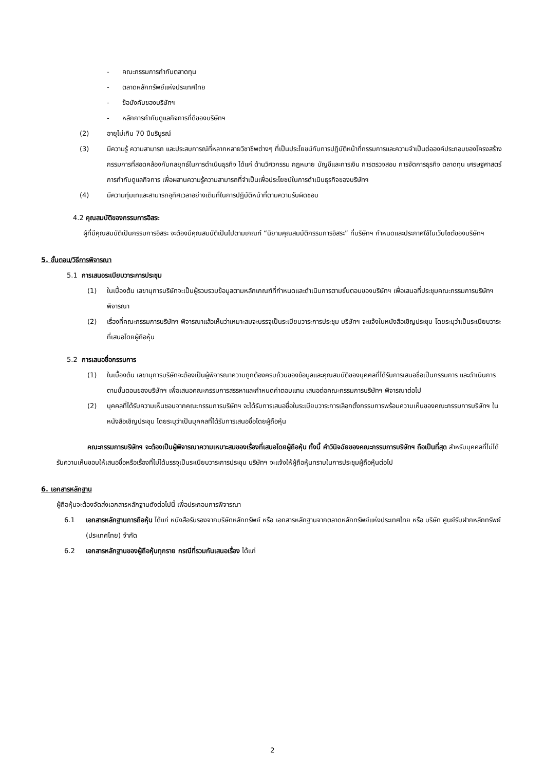- คณะกรรมการกำกับตลาดทุน
- ตลาดหลักทรัพย์แห่งประเทศไทย
- ข้อบังคับของบริษัทฯ
- หลักการกำกับดูแลกิจการที่ดีของบริษัทฯ
(2) อายุไม่เกิน 70 ปีบริบูรณ์
(3) มีความรู้ ความสามารถ และประสบการณ์ที่หลากหลายวิชาชีพต่างๆ ที่เป็นประโยชน์กับการปฏิบัติหน้าที่กรรมการและความจำเป็นต่อองค์ประกอบของโครงสร้างกรรมการที่สอดคล้องกับกลยุทธ์ในการดำเนินธุรกิจ ได้แก่ ด้านวิศวกรรม กฎหมาย บัญชีและการเงิน การตรวจสอบ การจัดการธุรกิจ ตลาดทุน เศรษฐศาสตร์ การกำกับดูแลกิจการ เพื่อผสานความรู้ความสามารถที่จำเป็นเพื่อประโยชน์ในการดำเนินธุรกิจของบริษัทฯ
(4) มีความทุ่มเทและสามารถอุทิศเวลาอย่างเต็มที่ในการปฏิบัติหน้าที่ตามความรับผิดชอบ
4.2 คุณสมบัติของกรรมการอิสระ
ผู้ที่มีคุณสมบัติเป็นกรรมการอิสระ จะต้องมีคุณสมบัติเป็นไปตามเกณฑ์ “นิยามคุณสมบัติกรรมการอิสระ” ที่บริษัทฯ กำหนดและประกาศใช้ในเว็บไซต์ของบริษัทฯ
5. ขั้นตอน/วิธีการพิจารณา
5.1 การเสนอระเบียบวาระการประชุม
(1) ในเบื้องต้น เลขานุการบริษัทจะเป็นผู้รวบรวมข้อมูลตามหลักเกณฑ์ที่กำหนดและดำเนินการตามขั้นตอนของบริษัทฯ เพื่อเสนอที่ประชุมคณะกรรมการบริษัทฯ พิจารณา
(2) เรื่องที่คณะกรรมการบริษัทฯ พิจารณาแล้วเห็นว่าเหมาะสมจะบรรจุเป็นระเบียบวาระการประชุม บริษัทฯ จะแจ้งในหนังสือเชิญประชุม โดยระบุว่าเป็นระเบียบวาระที่เสนอโดยผู้ถือหุ้น
5.2 การเสนอชื่อกรรมการ
(1) ในเบื้องต้น เลขานุการบริษัทจะต้องเป็นผู้พิจารณาความถูกต้องครบถ้วนของข้อมูลและคุณสมบัติของบุคคลที่ได้รับการเสนอชื่อเป็นกรรมการ และดำเนินการตามขั้นตอนของบริษัทฯ เพื่อเสนอคณะกรรมการสรรหาและกำหนดค่าตอบแทน เสนอต่อคณะกรรมการบริษัทฯ พิจารณาต่อไป
(2) บุคคลที่ได้รับความเห็นชอบจากคณะกรรมการบริษัทฯ จะได้รับการเสนอชื่อในระเบียบวาระการเลือกตั้งกรรมการพร้อมความเห็นของคณะกรรมการบริษัทฯ ในหนังสือเชิญประชุม โดยระบุว่าเป็นบุคคลที่ได้รับการเสนอชื่อโดยผู้ถือหุ้น
คณะกรรมการบริษัทฯ จะต้องเป็นผู้พิจารณาความเหมาะสมของเรื่องที่เสนอโดยผู้ถือหุ้น ทั้งนี้ คำวินิจฉัยของคณะกรรมการบริษัทฯ ถือเป็นที่สุด สำหรับบุคคลที่ไม่ได้รับความเห็นชอบให้เสนอชื่อหรือเรื่องที่ไม่ได้บรรจุเป็นระเบียบวาระการประชุม บริษัทฯ จะแจ้งให้ผู้ถือหุ้นทราบในการประชุมผู้ถือหุ้นต่อไป
6. เอกสารหลักฐาน
ผู้ถือหุ้นจะต้องจัดส่งเอกสารหลักฐานดังต่อไปนี้ เพื่อประกอบการพิจารณา
6.1 เอกสารหลักฐานการถือหุ้น ได้แก่ หนังสือรับรองจากบริษัทหลักทรัพย์ หรือ เอกสารหลักฐานจากตลาดหลักทรัพย์แห่งประเทศไทย หรือ บริษัท ศูนย์รับฝากหลักทรัพย์ (ประเทศไทย) จำกัด
6.2 เอกสารหลักฐานของผู้ถือหุ้นทุกราย กรณีที่รวมกันเสนอเรื่อง ได้แก่
2